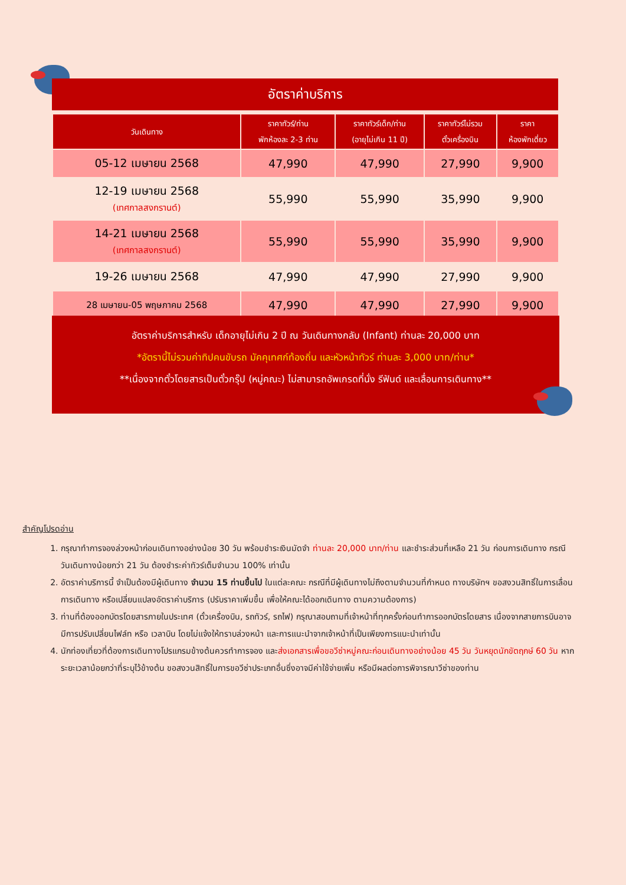อัตราค่าบริการ
| วันเดินทาง | ราคาทัวร์/ท่าน พักห้องละ 2-3 ท่าน | ราคาทัวร์เด็ก/ท่าน (อายุไม่เกิน 11 ปี) | ราคาทัวร์ไม่รวม ตั๋วเครื่องบิน | ราคา ห้องพักเดี่ยว |
| --- | --- | --- | --- | --- |
| 05-12 เมษายน 2568 | 47,990 | 47,990 | 27,990 | 9,900 |
| 12-19 เมษายน 2568 (เทศกาลสงกรานต์) | 55,990 | 55,990 | 35,990 | 9,900 |
| 14-21 เมษายน 2568 (เทศกาลสงกรานต์) | 55,990 | 55,990 | 35,990 | 9,900 |
| 19-26 เมษายน 2568 | 47,990 | 47,990 | 27,990 | 9,900 |
| 28 เมษายน-05 พฤษภาคม 2568 | 47,990 | 47,990 | 27,990 | 9,900 |
อัตราค่าบริการสำหรับ เด็กอายุไม่เกิน 2 ปี ณ วันเดินทางกลับ (Infant) ท่านละ 20,000 บาท
*อัตรานี้ไม่รวมค่าทิปคนขับรถ มัคคุเทศก์ท้องถิ่น และหัวหน้าทัวร์ ท่านละ 3,000 บาท/ท่าน*
**เนื่องจากตั๋วโดยสารเป็นตั๋วกรุ๊ป (หมู่คณะ) ไม่สามารถอัพเกรดที่นั่ง รีฟันด์ และเลื่อนการเดินทาง**
สำคัญโปรดอ่าน
1. กรุณาทำการจองล่วงหน้าก่อนเดินทางอย่างน้อย 30 วัน พร้อมชำระเงินมัดจำ ท่านละ 20,000 บาท/ท่าน และชำระส่วนที่เหลือ 21 วัน ก่อนการเดินทาง กรณีวันเดินทางน้อยกว่า 21 วัน ต้องชำระค่าทัวร์เต็มจำนวน 100% เท่านั้น
2. อัตราค่าบริการนี้ จำเป็นต้องมีผู้เดินทาง จำนวน 15 ท่านขึ้นไป ในแต่ละคณะ กรณีที่มีผู้เดินทางไม่ถึงตามจำนวนที่กำหนด ทางบริษัทฯ ขอสงวนสิทธิ์ในการเลื่อนการเดินทาง หรือเปลี่ยนแปลงอัตราค่าบริการ (ปรับราคาเพิ่มขึ้น เพื่อให้คณะได้ออกเดินทาง ตามความต้องการ)
3. ท่านที่ต้องออกบัตรโดยสารภายในประเทศ (ตั๋วเครื่องบิน, รถทัวร์, รถไฟ) กรุณาสอบถามที่เจ้าหน้าที่ทุกครั้งก่อนทำการออกบัตรโดยสาร เนื่องจากสายการบินอาจมีการปรับเปลี่ยนไฟล์ท หรือ เวลาบิน โดยไม่แจ้งให้ทราบล่วงหน้า และการแนะนำจากเจ้าหน้าที่เป็นเพียงการแนะนำเท่านั้น
4. นักท่องเที่ยวที่ต้องการเดินทางโปรแกรมข้างต้นควรทำการจอง และส่งเอกสารเพื่อขอวีซ่าหมู่คณะก่อนเดินทางอย่างน้อย 45 วัน วันหยุดนักขัตฤกษ์ 60 วัน หากระยะเวลาน้อยกว่าที่ระบุไว้ข้างต้น ขอสงวนสิทธิ์ในการขอวีซ่าประเภทอื่นซึ่งอาจมีค่าใช้จ่ายเพิ่ม หรือมีผลต่อการพิจารณาวีซ่าของท่าน